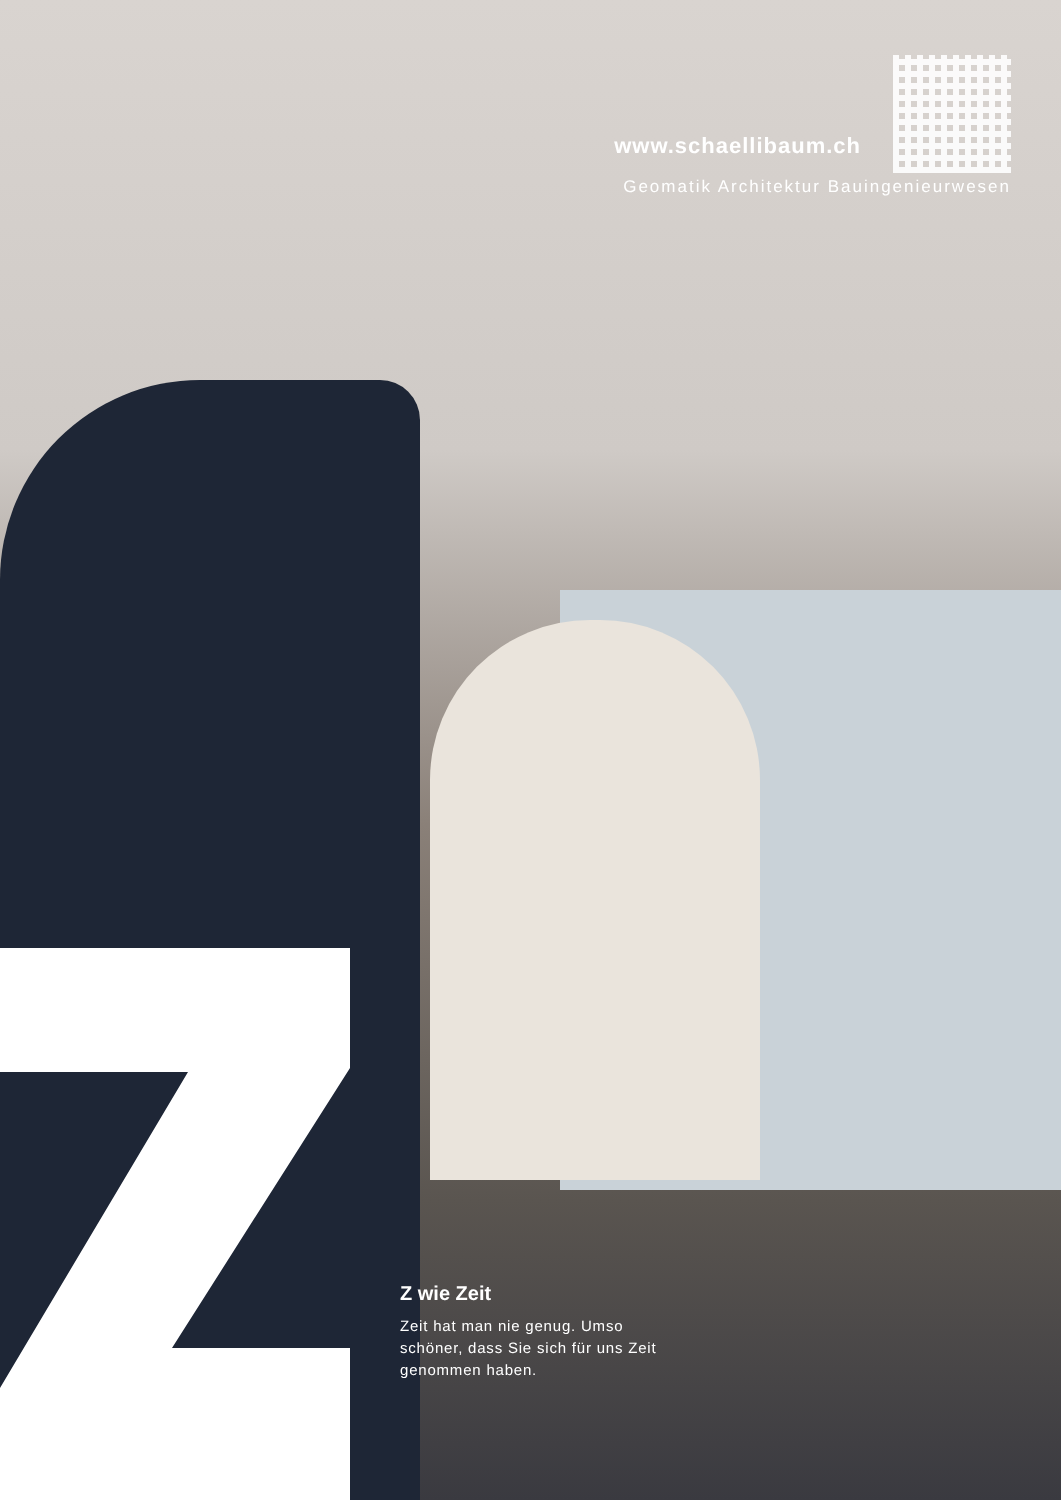www.schaellibaum.ch
Geomatik Architektur Bauingenieurwesen
Z wie Zeit
Zeit hat man nie genug. Umso schöner, dass Sie sich für uns Zeit genommen haben.